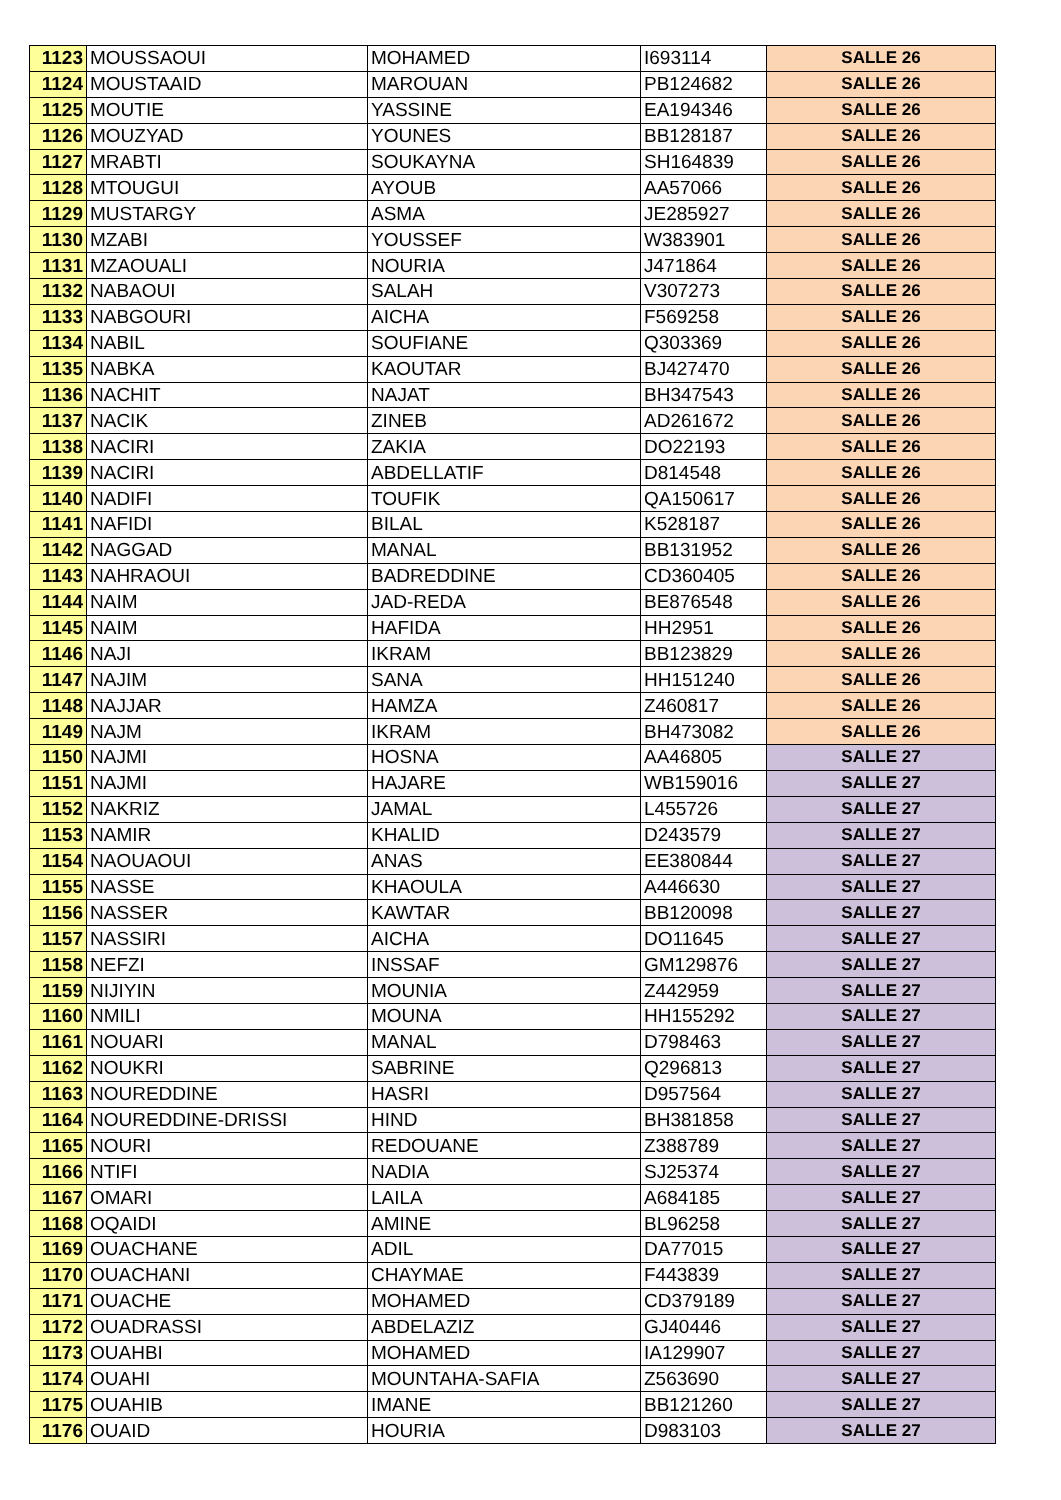| 1123 | MOUSSAOUI | MOHAMED | I693114 | SALLE 26 |
| 1124 | MOUSTAAID | MAROUAN | PB124682 | SALLE 26 |
| 1125 | MOUTIE | YASSINE | EA194346 | SALLE 26 |
| 1126 | MOUZYAD | YOUNES | BB128187 | SALLE 26 |
| 1127 | MRABTI | SOUKAYNA | SH164839 | SALLE 26 |
| 1128 | MTOUGUI | AYOUB | AA57066 | SALLE 26 |
| 1129 | MUSTARGY | ASMA | JE285927 | SALLE 26 |
| 1130 | MZABI | YOUSSEF | W383901 | SALLE 26 |
| 1131 | MZAOUALI | NOURIA | J471864 | SALLE 26 |
| 1132 | NABAOUI | SALAH | V307273 | SALLE 26 |
| 1133 | NABGOURI | AICHA | F569258 | SALLE 26 |
| 1134 | NABIL | SOUFIANE | Q303369 | SALLE 26 |
| 1135 | NABKA | KAOUTAR | BJ427470 | SALLE 26 |
| 1136 | NACHIT | NAJAT | BH347543 | SALLE 26 |
| 1137 | NACIK | ZINEB | AD261672 | SALLE 26 |
| 1138 | NACIRI | ZAKIA | DO22193 | SALLE 26 |
| 1139 | NACIRI | ABDELLATIF | D814548 | SALLE 26 |
| 1140 | NADIFI | TOUFIK | QA150617 | SALLE 26 |
| 1141 | NAFIDI | BILAL | K528187 | SALLE 26 |
| 1142 | NAGGAD | MANAL | BB131952 | SALLE 26 |
| 1143 | NAHRAOUI | BADREDDINE | CD360405 | SALLE 26 |
| 1144 | NAIM | JAD-REDA | BE876548 | SALLE 26 |
| 1145 | NAIM | HAFIDA | HH2951 | SALLE 26 |
| 1146 | NAJI | IKRAM | BB123829 | SALLE 26 |
| 1147 | NAJIM | SANA | HH151240 | SALLE 26 |
| 1148 | NAJJAR | HAMZA | Z460817 | SALLE 26 |
| 1149 | NAJM | IKRAM | BH473082 | SALLE 26 |
| 1150 | NAJMI | HOSNA | AA46805 | SALLE 27 |
| 1151 | NAJMI | HAJARE | WB159016 | SALLE 27 |
| 1152 | NAKRIZ | JAMAL | L455726 | SALLE 27 |
| 1153 | NAMIR | KHALID | D243579 | SALLE 27 |
| 1154 | NAOUAOUI | ANAS | EE380844 | SALLE 27 |
| 1155 | NASSE | KHAOULA | A446630 | SALLE 27 |
| 1156 | NASSER | KAWTAR | BB120098 | SALLE 27 |
| 1157 | NASSIRI | AICHA | DO11645 | SALLE 27 |
| 1158 | NEFZI | INSSAF | GM129876 | SALLE 27 |
| 1159 | NIJIYIN | MOUNIA | Z442959 | SALLE 27 |
| 1160 | NMILI | MOUNA | HH155292 | SALLE 27 |
| 1161 | NOUARI | MANAL | D798463 | SALLE 27 |
| 1162 | NOUKRI | SABRINE | Q296813 | SALLE 27 |
| 1163 | NOUREDDINE | HASRI | D957564 | SALLE 27 |
| 1164 | NOUREDDINE-DRISSI | HIND | BH381858 | SALLE 27 |
| 1165 | NOURI | REDOUANE | Z388789 | SALLE 27 |
| 1166 | NTIFI | NADIA | SJ25374 | SALLE 27 |
| 1167 | OMARI | LAILA | A684185 | SALLE 27 |
| 1168 | OQAIDI | AMINE | BL96258 | SALLE 27 |
| 1169 | OUACHANE | ADIL | DA77015 | SALLE 27 |
| 1170 | OUACHANI | CHAYMAE | F443839 | SALLE 27 |
| 1171 | OUACHE | MOHAMED | CD379189 | SALLE 27 |
| 1172 | OUADRASSI | ABDELAZIZ | GJ40446 | SALLE 27 |
| 1173 | OUAHBI | MOHAMED | IA129907 | SALLE 27 |
| 1174 | OUAHI | MOUNTAHA-SAFIA | Z563690 | SALLE 27 |
| 1175 | OUAHIB | IMANE | BB121260 | SALLE 27 |
| 1176 | OUAID | HOURIA | D983103 | SALLE 27 |